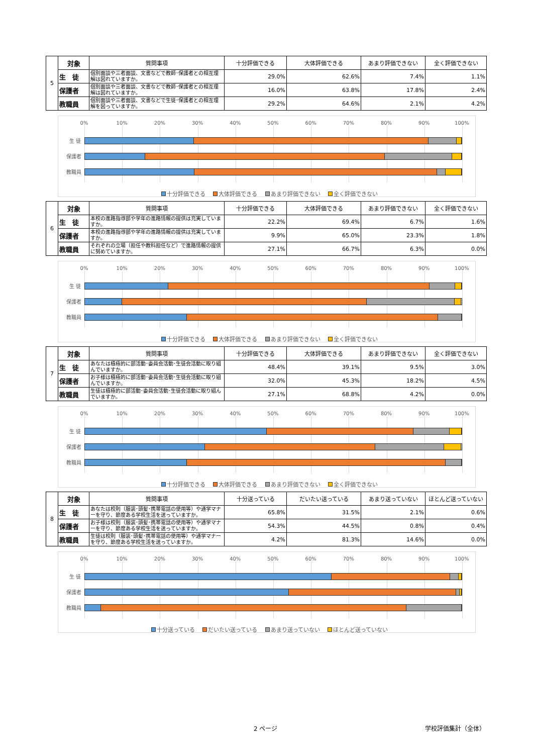| 5 | 対象 | 質問事項 | 十分評価できる | 大体評価できる | あまり評価できない | 全く評価できない |
| | 生 徒 | 個別面談や三者面談、文書などで教師･保護者との相互理解は図れていますか。 | 29.0% | 62.6% | 7.4% | 1.1% |
| | 保護者 | 個別面談や三者面談、文書などで教師･保護者との相互理解は図れていますか。 | 16.0% | 63.8% | 17.8% | 2.4% |
| | 教職員 | 個別面談や三者面談、文書などで生徒･保護者との相互理解を図っていますか。 | 29.2% | 64.6% | 2.1% | 4.2% |
0% 10% 20% 30% 40% 50% 60% 70% 80% 90% 100%
生 徒
保護者
教職員
十分評価できる 大体評価できる あまり評価できない 全く評価できない
| 6 | 対象 | 質問事項 | 十分評価できる | 大体評価できる | あまり評価できない | 全く評価できない |
| | 生 徒 | 本校の進路指導部や学年の進路情報の提供は充実していますか。 | 22.2% | 69.4% | 6.7% | 1.6% |
| | 保護者 | 本校の進路指導部や学年の進路情報の提供は充実していますか。 | 9.9% | 65.0% | 23.3% | 1.8% |
| | 教職員 | それぞれの立場（担任や教科担任など）で進路情報の提供に努めていますか。 | 27.1% | 66.7% | 6.3% | 0.0% |
0% 10% 20% 30% 40% 50% 60% 70% 80% 90% 100%
生 徒
保護者
教職員
十分評価できる 大体評価できる あまり評価できない 全く評価できない
| 7 | 対象 | 質問事項 | 十分評価できる | 大体評価できる | あまり評価できない | 全く評価できない |
| | 生 徒 | あなたは積極的に部活動･委員会活動･生徒会活動に取り組んでいますか。 | 48.4% | 39.1% | 9.5% | 3.0% |
| | 保護者 | お子様は積極的に部活動･委員会活動･生徒会活動に取り組んでいますか。 | 32.0% | 45.3% | 18.2% | 4.5% |
| | 教職員 | 生徒は積極的に部活動･委員会活動･生徒会活動に取り組んでいますか。 | 27.1% | 68.8% | 4.2% | 0.0% |
0% 10% 20% 30% 40% 50% 60% 70% 80% 90% 100%
生 徒
保護者
教職員
十分評価できる 大体評価できる あまり評価できない 全く評価できない
| 8 | 対象 | 質問事項 | 十分送っている | だいたい送っている | あまり送っていない | ほとんど送っていない |
| | 生 徒 | あなたは校則（服装･頭髪･携帯電話の使用等）や通学マナーを守り、節度ある学校生活を送っていますか。 | 65.8% | 31.5% | 2.1% | 0.6% |
| | 保護者 | お子様は校則（服装･頭髪･携帯電話の使用等）や通学マナーを守り、節度ある学校生活を送っていますか。 | 54.3% | 44.5% | 0.8% | 0.4% |
| | 教職員 | 生徒は校則（服装･頭髪･携帯電話の使用等）や通学マナーを守り、節度ある学校生活を送っていますか。 | 4.2% | 81.3% | 14.6% | 0.0% |
0% 10% 20% 30% 40% 50% 60% 70% 80% 90% 100%
生 徒
保護者
教職員
十分送っている だいたい送っている あまり送っていない ほとんど送っていない
2 ページ 学校評価集計（全体）